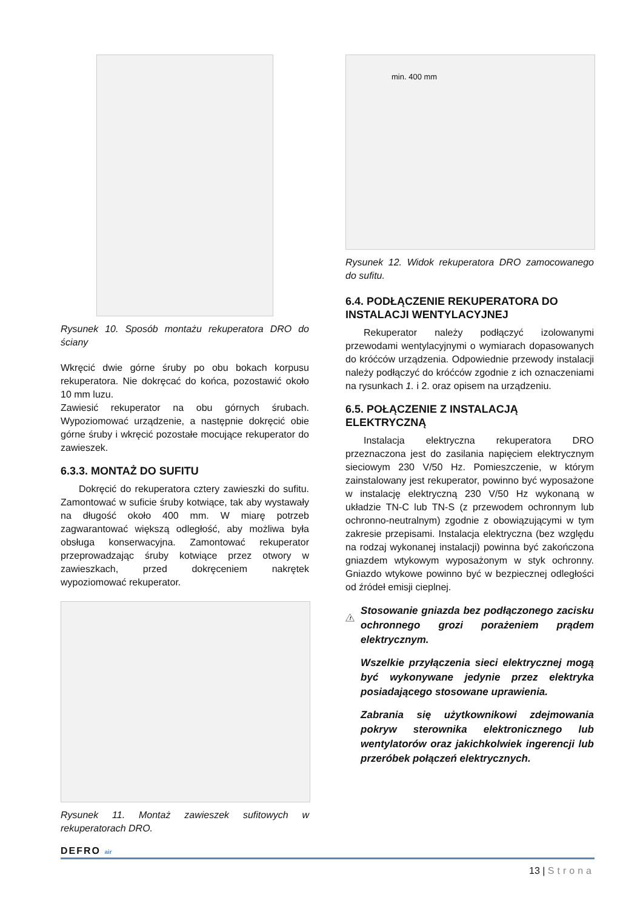Rysunek 10. Sposób montażu rekuperatora DRO do ściany
Wkręcić dwie górne śruby po obu bokach korpusu rekuperatora. Nie dokręcać do końca, pozostawić około 10 mm luzu.
Zawiesić rekuperator na obu górnych śrubach. Wypoziomować urządzenie, a następnie dokręcić obie górne śruby i wkręcić pozostałe mocujące rekuperator do zawieszek.
6.3.3. MONTAŻ DO SUFITU
Dokręcić do rekuperatora cztery zawieszki do sufitu. Zamontować w suficie śruby kotwiące, tak aby wystawały na długość około 400 mm. W miarę potrzeb zagwarantować większą odległość, aby możliwa była obsługa konserwacyjna. Zamontować rekuperator przeprowadzając śruby kotwiące przez otwory w zawieszkach, przed dokręceniem nakrętek wypoziomować rekuperator.
Rysunek 11. Montaż zawieszek sufitowych w rekuperatorach DRO.
min. 400 mm
Rysunek 12. Widok rekuperatora DRO zamocowanego do sufitu.
6.4. PODŁĄCZENIE REKUPERATORA DO INSTALACJI WENTYLACYJNEJ
Rekuperator należy podłączyć izolowanymi przewodami wentylacyjnymi o wymiarach dopasowanych do króćców urządzenia. Odpowiednie przewody instalacji należy podłączyć do króćców zgodnie z ich oznaczeniami na rysunkach 1. i 2. oraz opisem na urządzeniu.
6.5. POŁĄCZENIE Z INSTALACJĄ ELEKTRYCZNĄ
Instalacja elektryczna rekuperatora DRO przeznaczona jest do zasilania napięciem elektrycznym sieciowym 230 V/50 Hz. Pomieszczenie, w którym zainstalowany jest rekuperator, powinno być wyposażone w instalację elektryczną 230 V/50 Hz wykonaną w układzie TN-C lub TN-S (z przewodem ochronnym lub ochronno-neutralnym) zgodnie z obowiązującymi w tym zakresie przepisami. Instalacja elektryczna (bez względu na rodzaj wykonanej instalacji) powinna być zakończona gniazdem wtykowym wyposażonym w styk ochronny. Gniazdo wtykowe powinno być w bezpiecznej odległości od źródeł emisji cieplnej.
!
Stosowanie gniazda bez podłączonego zacisku ochronnego grozi porażeniem prądem elektrycznym.
Wszelkie przyłączenia sieci elektrycznej mogą być wykonywane jedynie przez elektryka posiadającego stosowane uprawienia.
Zabrania się użytkownikowi zdejmowania pokryw sterownika elektronicznego lub wentylatorów oraz jakichkolwiek ingerencji lub przeróbek połączeń elektrycznych.
DEFRO air
13 | Strona